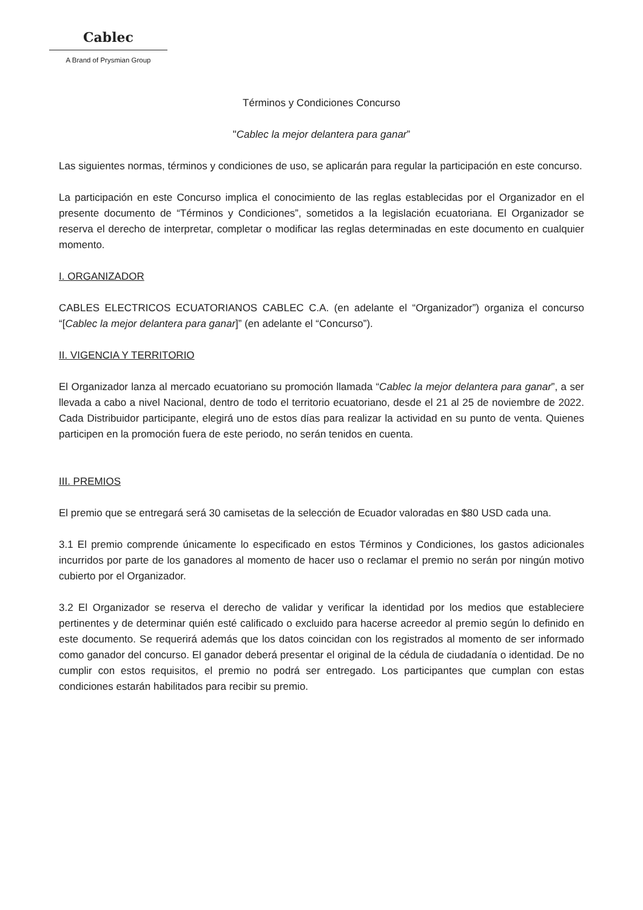Cablec
A Brand of Prysmian Group
Términos y Condiciones Concurso
"Cablec la mejor delantera para ganar”
Las siguientes normas, términos y condiciones de uso, se aplicarán para regular la participación en este concurso.
La participación en este Concurso implica el conocimiento de las reglas establecidas por el Organizador en el presente documento de “Términos y Condiciones”, sometidos a la legislación ecuatoriana. El Organizador se reserva el derecho de interpretar, completar o modificar las reglas determinadas en este documento en cualquier momento.
I. ORGANIZADOR
CABLES ELECTRICOS ECUATORIANOS CABLEC C.A. (en adelante el “Organizador”) organiza el concurso “[Cablec la mejor delantera para ganar]” (en adelante el “Concurso”).
II. VIGENCIA Y TERRITORIO
El Organizador lanza al mercado ecuatoriano su promoción llamada “Cablec la mejor delantera para ganar”, a ser llevada a cabo a nivel Nacional, dentro de todo el territorio ecuatoriano, desde el 21 al 25 de noviembre de 2022. Cada Distribuidor participante, elegirá uno de estos días para realizar la actividad en su punto de venta. Quienes participen en la promoción fuera de este periodo, no serán tenidos en cuenta.
III. PREMIOS
El premio que se entregará será 30 camisetas de la selección de Ecuador valoradas en $80 USD cada una.
3.1 El premio comprende únicamente lo especificado en estos Términos y Condiciones, los gastos adicionales incurridos por parte de los ganadores al momento de hacer uso o reclamar el premio no serán por ningún motivo cubierto por el Organizador.
3.2 El Organizador se reserva el derecho de validar y verificar la identidad por los medios que estableciere pertinentes y de determinar quién esté calificado o excluido para hacerse acreedor al premio según lo definido en este documento. Se requerirá además que los datos coincidan con los registrados al momento de ser informado como ganador del concurso. El ganador deberá presentar el original de la cédula de ciudadanía o identidad. De no cumplir con estos requisitos, el premio no podrá ser entregado. Los participantes que cumplan con estas condiciones estarán habilitados para recibir su premio.